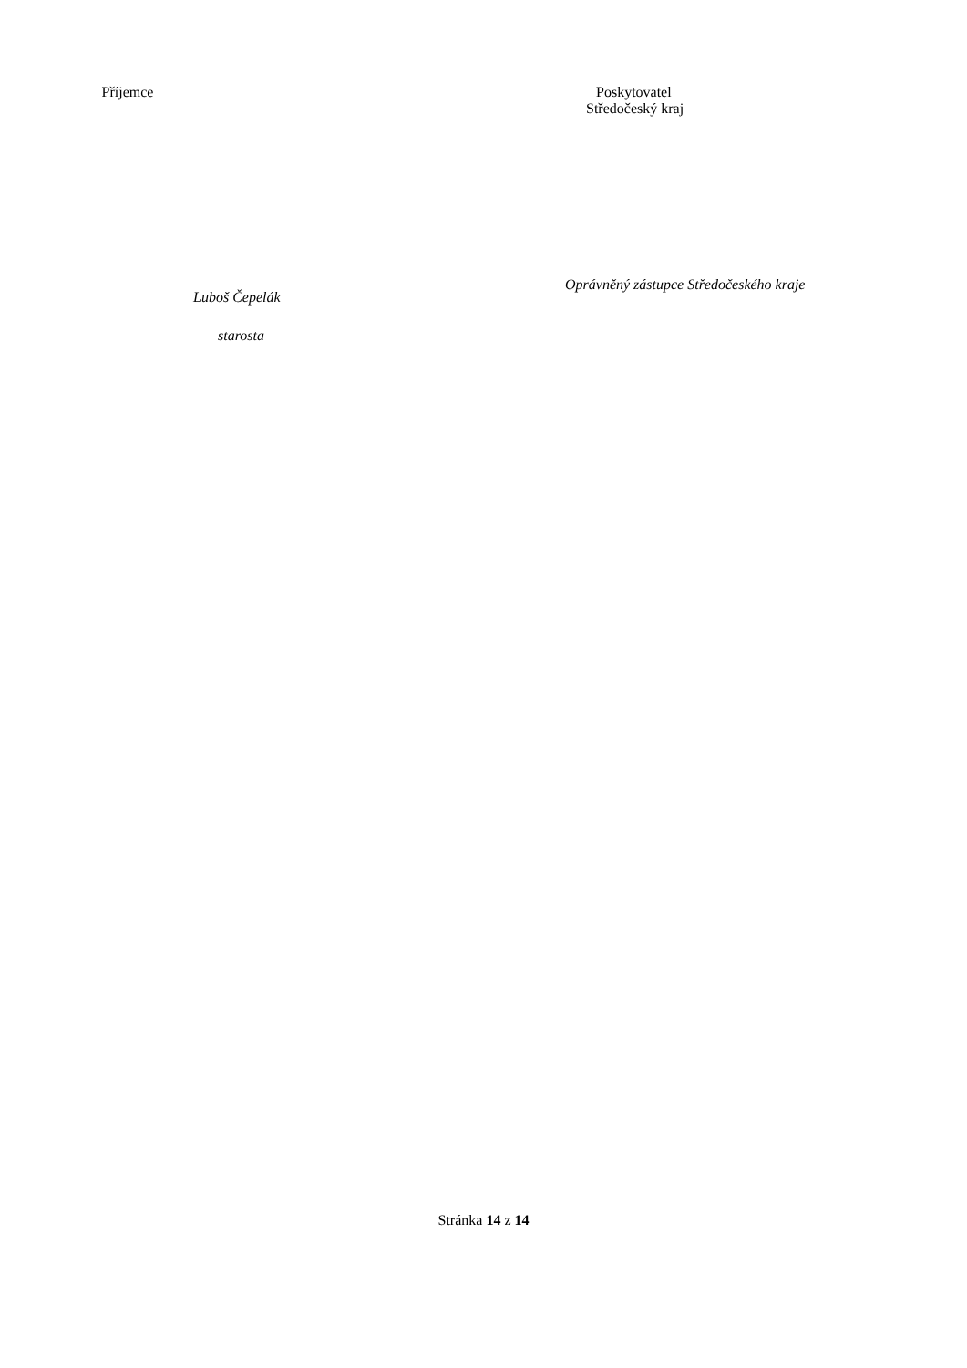Příjemce Poskytovatel
Středočeský kraj
Luboš Čepelák
starosta
Oprávněný zástupce Středočeského kraje
Stránka 14 z 14